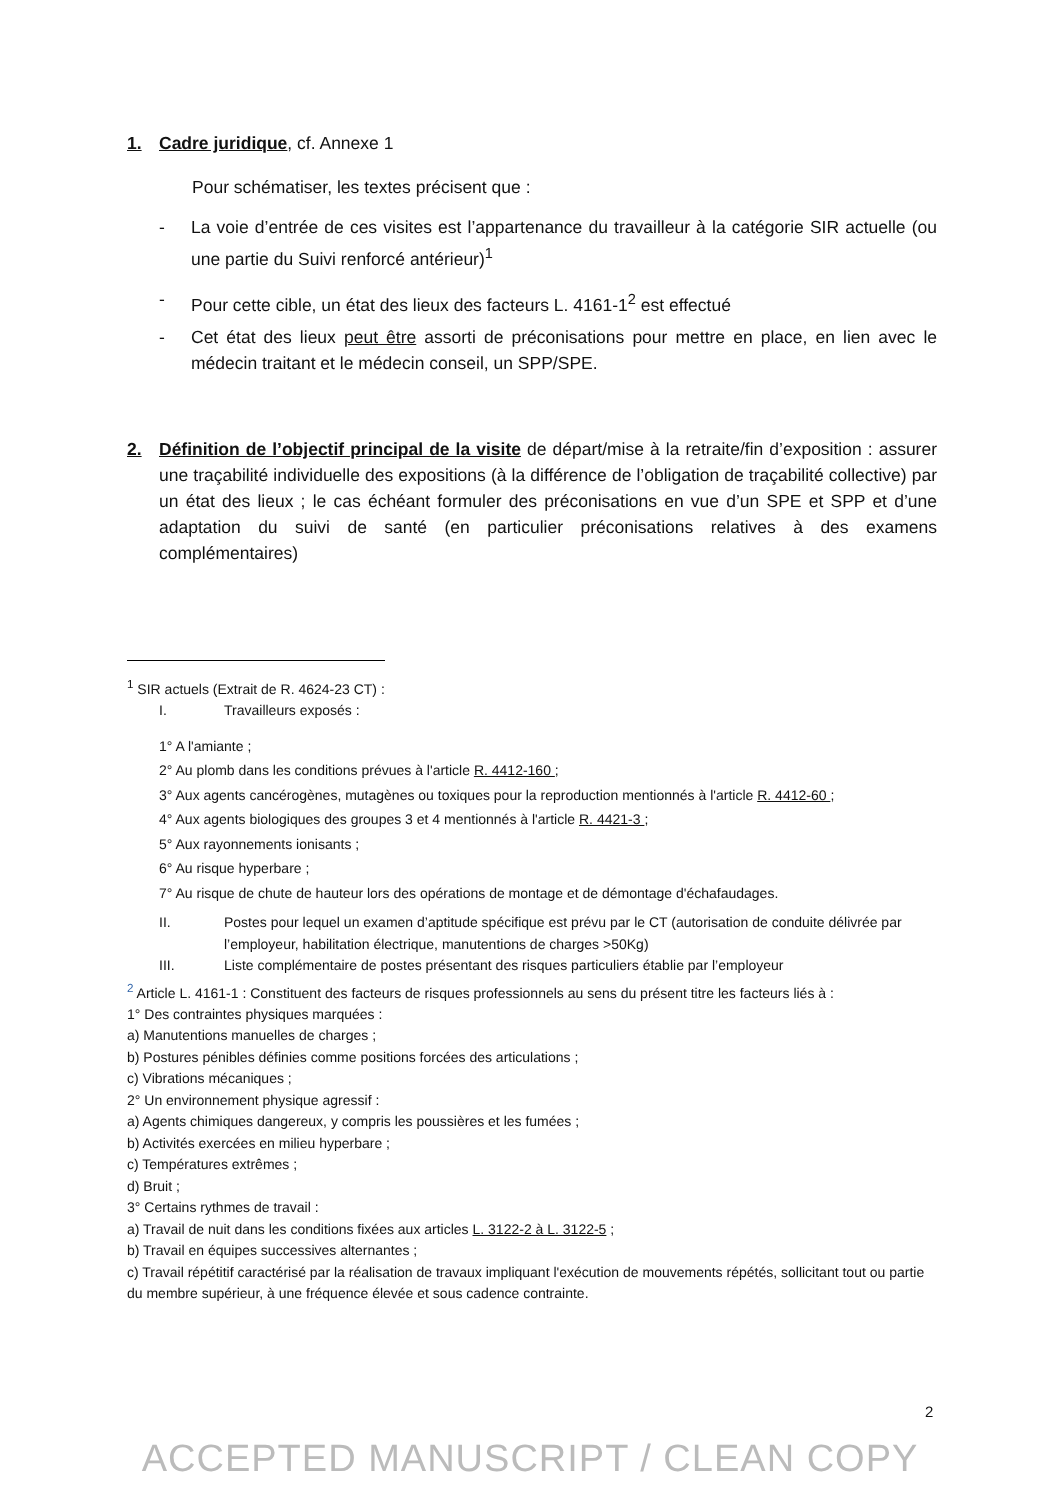1. Cadre juridique, cf. Annexe 1
Pour schématiser, les textes précisent que :
- La voie d’entrée de ces visites est l’appartenance du travailleur à la catégorie SIR actuelle (ou une partie du Suivi renforcé antérieur)<sup>1</sup>
- Pour cette cible, un état des lieux des facteurs L. 4161-1<sup>2</sup> est effectué
- Cet état des lieux peut être assorti de préconisations pour mettre en place, en lien avec le médecin traitant et le médecin conseil, un SPP/SPE.
2. Définition de l’objectif principal de la visite de départ/mise à la retraite/fin d’exposition : assurer une traçabilité individuelle des expositions (à la différence de l’obligation de traçabilité collective) par un état des lieux ; le cas échéant formuler des préconisations en vue d’un SPE et SPP et d’une adaptation du suivi de santé (en particulier préconisations relatives à des examens complémentaires)
<sup>1</sup> SIR actuels (Extrait de R. 4624-23 CT) :
I. Travailleurs exposés :
1° A l'amiante ;
2° Au plomb dans les conditions prévues à l'article R. 4412-160 ;
3° Aux agents cancérogènes, mutagènes ou toxiques pour la reproduction mentionnés à l'article R. 4412-60 ;
4° Aux agents biologiques des groupes 3 et 4 mentionnés à l'article R. 4421-3 ;
5° Aux rayonnements ionisants ;
6° Au risque hyperbare ;
7° Au risque de chute de hauteur lors des opérations de montage et de démontage d'échafaudages.
II. Postes pour lequel un examen d’aptitude spécifique est prévu par le CT (autorisation de conduite délivrée par l’employeur, habilitation électrique, manutentions de charges >50Kg)
III. Liste complémentaire de postes présentant des risques particuliers établie par l’employeur
<sup>2</sup> Article L. 4161-1 : Constituent des facteurs de risques professionnels au sens du présent titre les facteurs liés à :
1° Des contraintes physiques marquées :
a) Manutentions manuelles de charges ;
b) Postures pénibles définies comme positions forcées des articulations ;
c) Vibrations mécaniques ;
2° Un environnement physique agressif :
a) Agents chimiques dangereux, y compris les poussières et les fumées ;
b) Activités exercées en milieu hyperbare ;
c) Températures extrêmes ;
d) Bruit ;
3° Certains rythmes de travail :
a) Travail de nuit dans les conditions fixées aux articles L. 3122-2 à L. 3122-5 ;
b) Travail en équipes successives alternantes ;
c) Travail répétitif caractérisé par la réalisation de travaux impliquant l'exécution de mouvements répétés, sollicitant tout ou partie du membre supérieur, à une fréquence élevée et sous cadence contrainte.
2
ACCEPTED MANUSCRIPT / CLEAN COPY